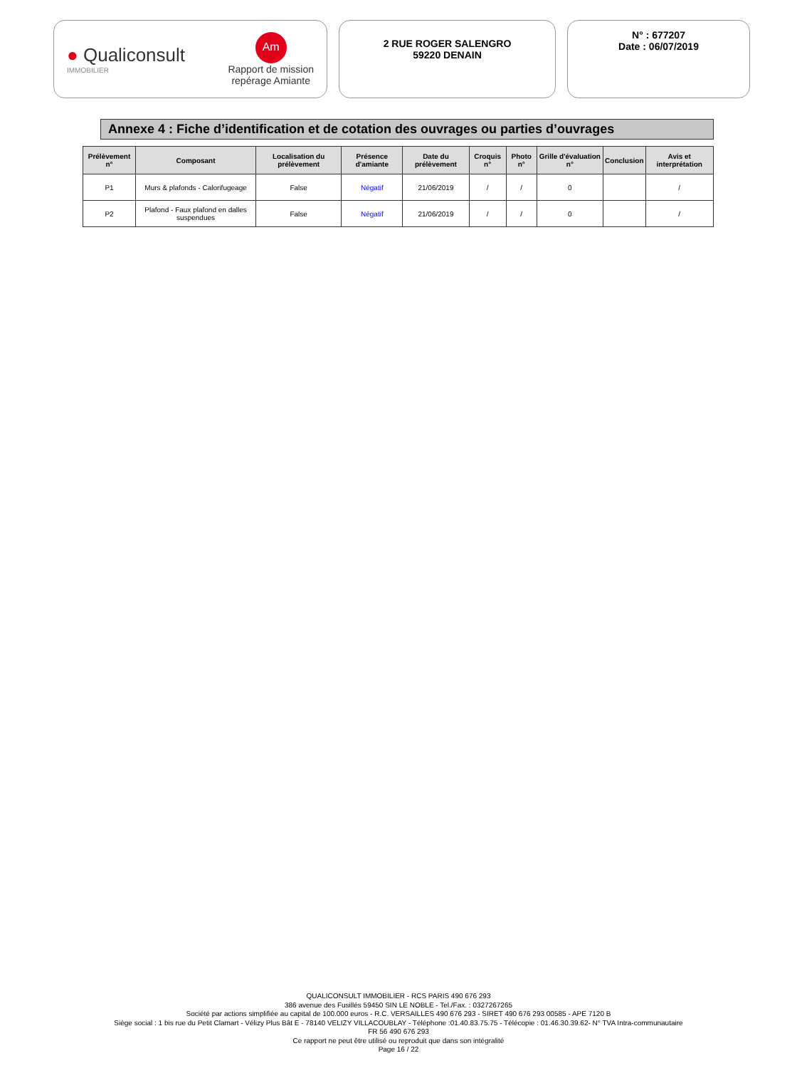● Qualiconsult
IMMOBILIER
Am
Rapport de mission
repérage Amiante
2 RUE ROGER SALENGRO
59220 DENAIN
N° : 677207
Date : 06/07/2019
Annexe 4 : Fiche d’identification et de cotation des ouvrages ou parties d’ouvrages
| Prélèvement n° | Composant | Localisation du prélèvement | Présence d'amiante | Date du prélèvement | Croquis n° | Photo n° | Grille d'évaluation n° | Conclusion | Avis et interprétation |
| --- | --- | --- | --- | --- | --- | --- | --- | --- | --- |
| P1 | Murs & plafonds - Calorifugeage | False | Négatif | 21/06/2019 | / | / | 0 | | / |
| P2 | Plafond - Faux plafond en dalles suspendues | False | Négatif | 21/06/2019 | / | / | 0 | | / |
QUALICONSULT IMMOBILIER - RCS PARIS 490 676 293
386 avenue des Fusillés 59450 SIN LE NOBLE - Tel./Fax. : 0327267265
Société par actions simplifiée au capital de 100.000 euros - R.C. VERSAILLES 490 676 293 - SIRET 490 676 293 00585 - APE 7120 B
Siège social : 1 bis rue du Petit Clamart - Vélizy Plus Bât E - 78140 VELIZY VILLACOUBLAY - Téléphone :01.40.83.75.75 - Télécopie : 01.46.30.39.62- N° TVA Intra-communautaire
FR 56 490 676 293
Ce rapport ne peut être utilisé ou reproduit que dans son intégralité
Page 16 / 22